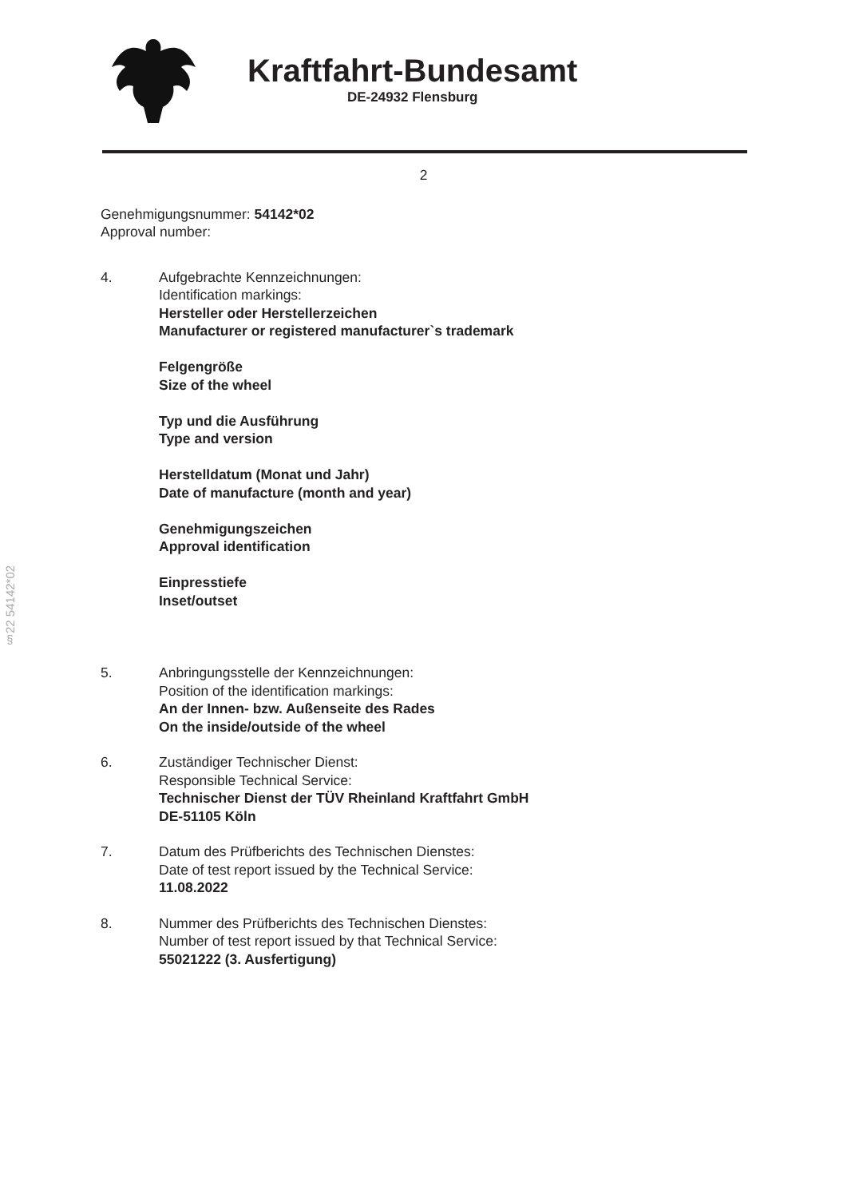Kraftfahrt-Bundesamt
DE-24932 Flensburg
2
Genehmigungsnummer: 54142*02
Approval number:
4. Aufgebrachte Kennzeichnungen:
Identification markings:
Hersteller oder Herstellerzeichen
Manufacturer or registered manufacturer`s trademark
Felgengröße
Size of the wheel
Typ und die Ausführung
Type and version
Herstelldatum (Monat und Jahr)
Date of manufacture (month and year)
Genehmigungszeichen
Approval identification
Einpresstiefe
Inset/outset
5. Anbringungsstelle der Kennzeichnungen:
Position of the identification markings:
An der Innen- bzw. Außenseite des Rades
On the inside/outside of the wheel
6. Zuständiger Technischer Dienst:
Responsible Technical Service:
Technischer Dienst der TÜV Rheinland Kraftfahrt GmbH
DE-51105 Köln
7. Datum des Prüfberichts des Technischen Dienstes:
Date of test report issued by the Technical Service:
11.08.2022
8. Nummer des Prüfberichts des Technischen Dienstes:
Number of test report issued by that Technical Service:
55021222 (3. Ausfertigung)
§22 54142*02